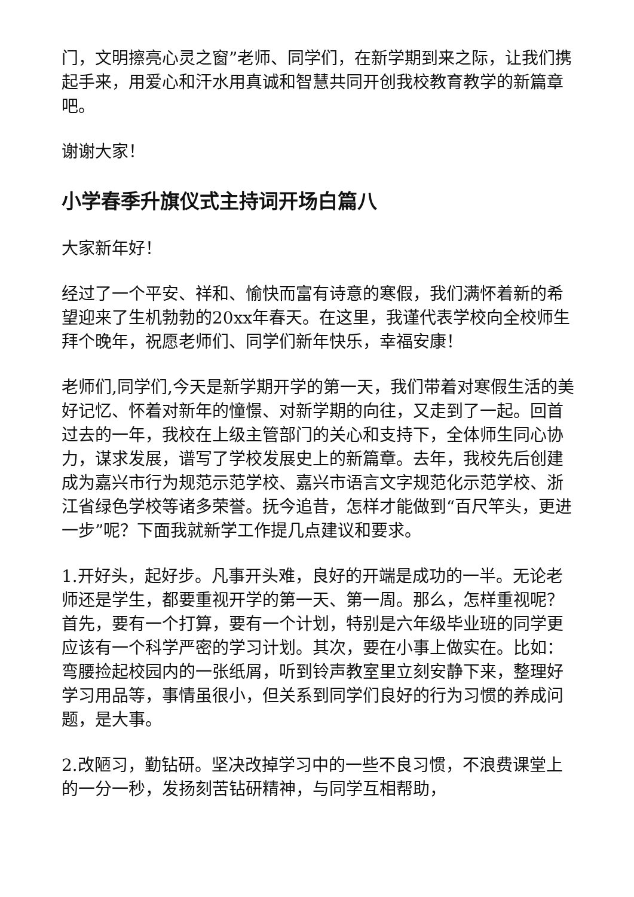门，文明擦亮心灵之窗”老师、同学们，在新学期到来之际，让我们携起手来，用爱心和汗水用真诚和智慧共同开创我校教育教学的新篇章吧。
谢谢大家！
小学春季升旗仪式主持词开场白篇八
大家新年好！
经过了一个平安、祥和、愉快而富有诗意的寒假，我们满怀着新的希望迎来了生机勃勃的20xx年春天。在这里，我谨代表学校向全校师生拜个晚年，祝愿老师们、同学们新年快乐，幸福安康！
老师们,同学们,今天是新学期开学的第一天，我们带着对寒假生活的美好记忆、怀着对新年的憧憬、对新学期的向往，又走到了一起。回首过去的一年，我校在上级主管部门的关心和支持下，全体师生同心协力，谋求发展，谱写了学校发展史上的新篇章。去年，我校先后创建成为嘉兴市行为规范示范学校、嘉兴市语言文字规范化示范学校、浙江省绿色学校等诸多荣誉。抚今追昔，怎样才能做到“百尺竿头，更进一步”呢？下面我就新学工作提几点建议和要求。
1.开好头，起好步。凡事开头难，良好的开端是成功的一半。无论老师还是学生，都要重视开学的第一天、第一周。那么，怎样重视呢？首先，要有一个打算，要有一个计划，特别是六年级毕业班的同学更应该有一个科学严密的学习计划。其次，要在小事上做实在。比如：弯腰捡起校园内的一张纸屑，听到铃声教室里立刻安静下来，整理好学习用品等，事情虽很小，但关系到同学们良好的行为习惯的养成问题，是大事。
2.改陋习，勤钻研。坚决改掉学习中的一些不良习惯，不浪费课堂上的一分一秒，发扬刻苦钻研精神，与同学互相帮助，